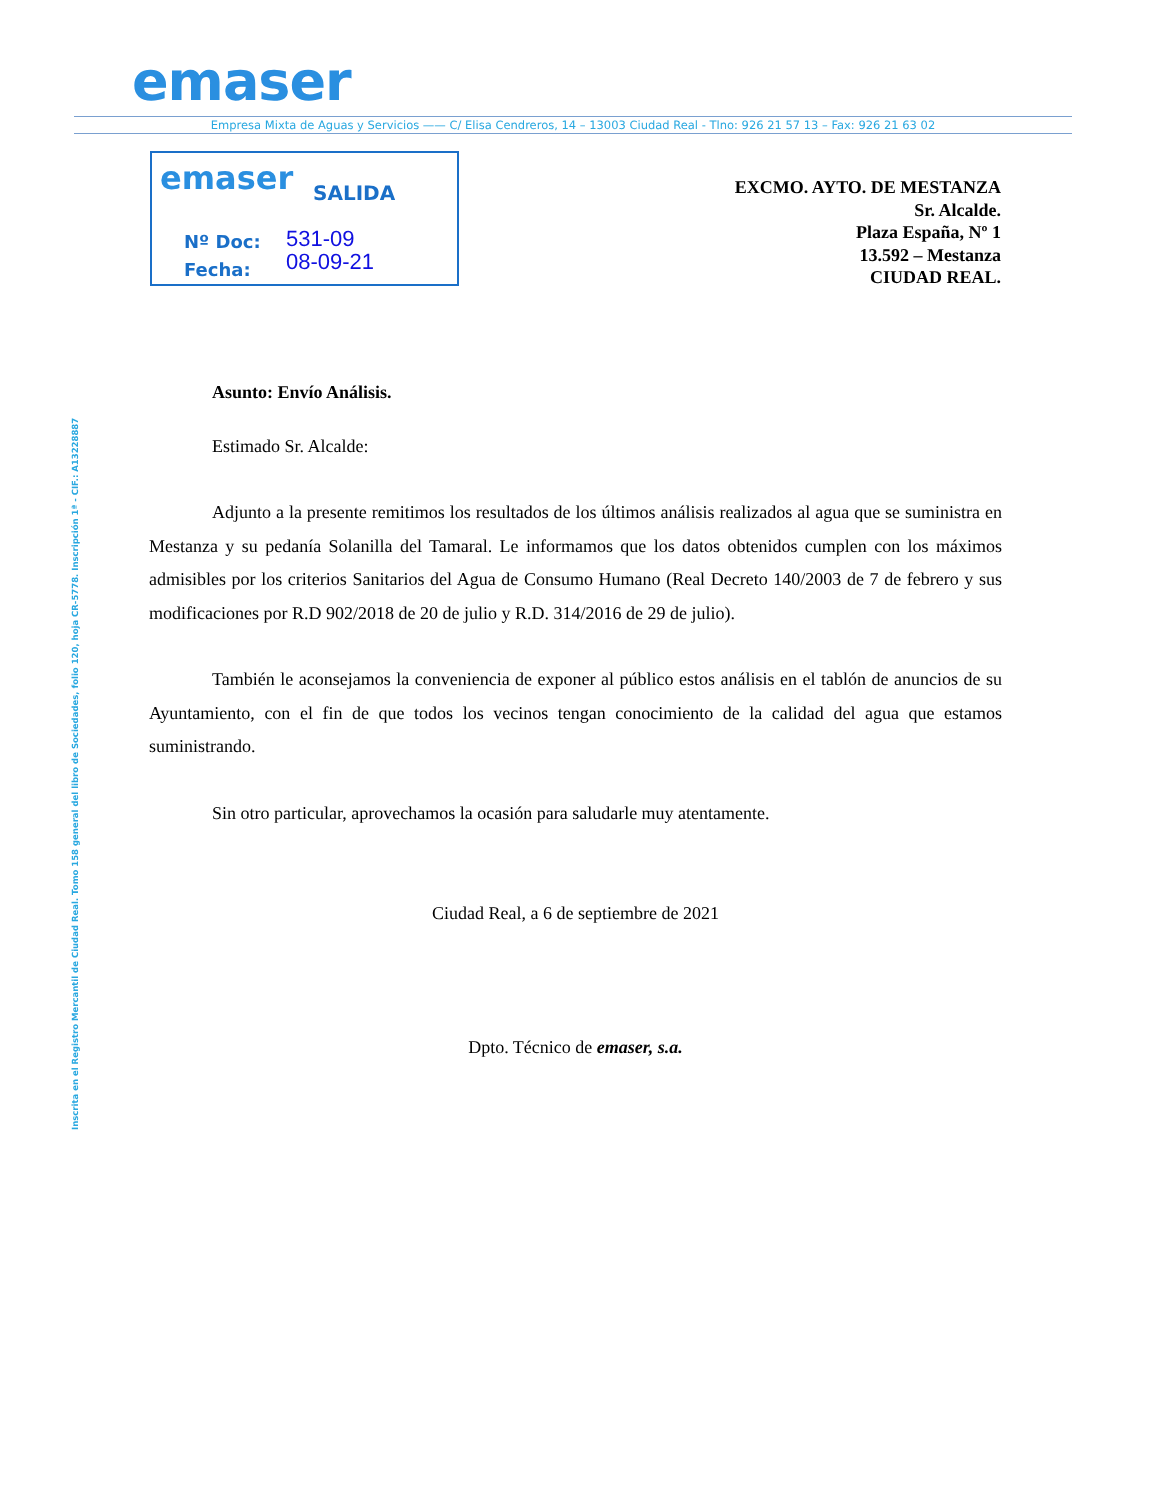emaser
Empresa Mixta de Aguas y Servicios —— C/ Elisa Cendreros, 14 – 13003 Ciudad Real - Tlno: 926 21 57 13 – Fax: 926 21 63 02
emaser SALIDA
Nº Doc: 531-09
Fecha: 08-09-21
EXCMO. AYTO. DE MESTANZA
Sr. Alcalde.
Plaza España, Nº 1
13.592 – Mestanza
CIUDAD REAL.
Inscrita en el Registro Mercantil de Ciudad Real. Tomo 158 general del libro de Sociedades, folio 120, hoja CR-5778. Inscripción 1ª - CIF.: A13228887
Asunto: Envío Análisis.
Estimado Sr. Alcalde:
Adjunto a la presente remitimos los resultados de los últimos análisis realizados al agua que se suministra en Mestanza y su pedanía Solanilla del Tamaral. Le informamos que los datos obtenidos cumplen con los máximos admisibles por los criterios Sanitarios del Agua de Consumo Humano (Real Decreto 140/2003 de 7 de febrero y sus modificaciones por R.D 902/2018 de 20 de julio y R.D. 314/2016 de 29 de julio).
También le aconsejamos la conveniencia de exponer al público estos análisis en el tablón de anuncios de su Ayuntamiento, con el fin de que todos los vecinos tengan conocimiento de la calidad del agua que estamos suministrando.
Sin otro particular, aprovechamos la ocasión para saludarle muy atentamente.
Ciudad Real, a 6 de septiembre de 2021
Dpto. Técnico de emaser, s.a.